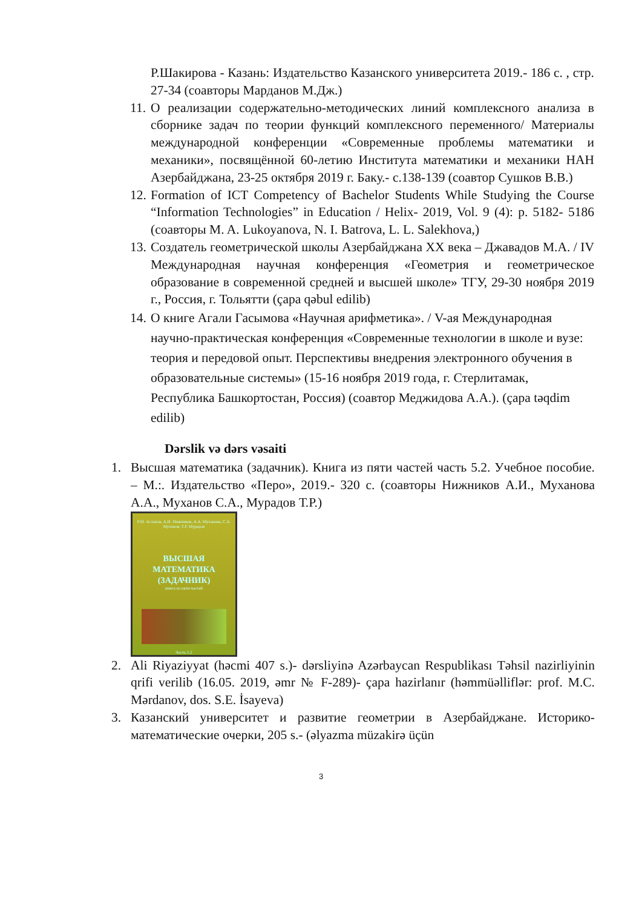Р.Шакирова - Казань: Издательство Казанского университета 2019.- 186 с. , стр. 27-34 (соавторы Марданов М.Дж.)
11. О реализации содержательно-методических линий комплексного анализа в сборнике задач по теории функций комплексного переменного/ Материалы международной конференции «Современные проблемы математики и механики», посвящённой 60-летию Института математики и механики НАН Азербайджана, 23-25 октября 2019 г. Баку.- с.138-139 (соавтор Сушков В.В.)
12. Formation of ICT Competency of Bachelor Students While Studying the Course “Information Technologies” in Education / Helix- 2019, Vol. 9 (4): p. 5182- 5186 (соавторы M. A. Lukoyanova, N. I. Batrova, L. L. Salekhova,)
13. Создатель геометрической школы Азербайджана XX века – Джавадов М.А. / IV Международная научная конференция «Геометрия и геометрическое образование в современной средней и высшей школе» ТГУ, 29-30 ноября 2019 г., Россия, г. Тольятти (çapa qəbul edilib)
14. О книге Агали Гасымова «Научная арифметика». / V-ая Международная научно-практическая конференция «Современные технологии в школе и вузе: теория и передовой опыт. Перспективы внедрения электронного обучения в образовательные системы» (15-16 ноября 2019 года, г. Стерлитамак, Республика Башкортостан, Россия) (соавтор Меджидова А.А.). (çapa təqdim edilib)
Dərslik və dərs vəsaiti
1. Высшая математика (задачник). Книга из пяти частей часть 5.2. Учебное пособие. – М.:. Издательство «Перо», 2019.- 320 с. (соавторы Нижников А.И., Муханова А.А., Муханов С.А., Мурадов Т.Р.)
Р.М. Асланов, А.И. Нижников, А.А. Муханова, С.А. Муханов, Т.Р. Мурадов
ВЫСШАЯ МАТЕМАТИКА (ЗАДАЧНИК)
книга из пяти частей
Часть 5.2
2. Ali Riyaziyyat (həcmi 407 s.)- dərsliyinə Azərbaycan Respublikası Təhsil nazirliyinin qrifi verilib (16.05. 2019, əmr № F-289)- çapa hazirlanır (həmmüəlliflər: prof. M.C. Mərdanov, dos. S.E. İsayeva)
3. Казанский университет и развитие геометрии в Азербайджане. Историко-математические очерки, 205 s.- (əlyazma müzakirə üçün
3